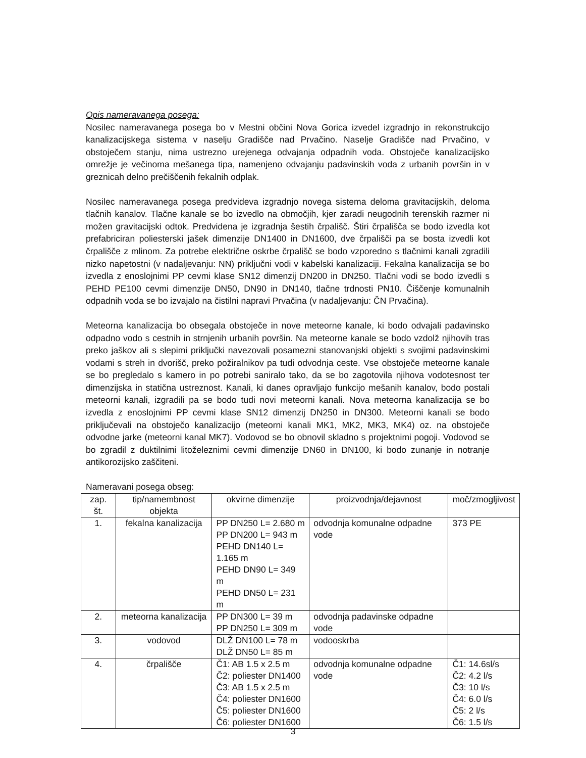Opis nameravanega posega:
Nosilec nameravanega posega bo v Mestni občini Nova Gorica izvedel izgradnjo in rekonstrukcijo kanalizacijskega sistema v naselju Gradišče nad Prvačino. Naselje Gradišče nad Prvačino, v obstoječem stanju, nima ustrezno urejenega odvajanja odpadnih voda. Obstoječe kanalizacijsko omrežje je večinoma mešanega tipa, namenjeno odvajanju padavinskih voda z urbanih površin in v greznicah delno prečiščenih fekalnih odplak.
Nosilec nameravanega posega predvideva izgradnjo novega sistema deloma gravitacijskih, deloma tlačnih kanalov. Tlačne kanale se bo izvedlo na območjih, kjer zaradi neugodnih terenskih razmer ni možen gravitacijski odtok. Predvidena je izgradnja šestih črpališč. Štiri črpališča se bodo izvedla kot prefabriciran poliesterski jašek dimenzije DN1400 in DN1600, dve črpališči pa se bosta izvedli kot črpališče z mlinom. Za potrebe električne oskrbe črpališč se bodo vzporedno s tlačnimi kanali zgradili nizko napetostni (v nadaljevanju: NN) priključni vodi v kabelski kanalizaciji. Fekalna kanalizacija se bo izvedla z enoslojnimi PP cevmi klase SN12 dimenzij DN200 in DN250. Tlačni vodi se bodo izvedli s PEHD PE100 cevmi dimenzije DN50, DN90 in DN140, tlačne trdnosti PN10. Čiščenje komunalnih odpadnih voda se bo izvajalo na čistilni napravi Prvačina (v nadaljevanju: ČN Prvačina).
Meteorna kanalizacija bo obsegala obstoječe in nove meteorne kanale, ki bodo odvajali padavinsko odpadno vodo s cestnih in strnjenih urbanih površin. Na meteorne kanale se bodo vzdolž njihovih tras preko jaškov ali s slepimi priključki navezovali posamezni stanovanjski objekti s svojimi padavinskimi vodami s streh in dvorišč, preko požiralnikov pa tudi odvodnja ceste. Vse obstoječe meteorne kanale se bo pregledalo s kamero in po potrebi saniralo tako, da se bo zagotovila njihova vodotesnost ter dimenzijska in statična ustreznost. Kanali, ki danes opravljajo funkcijo mešanih kanalov, bodo postali meteorni kanali, izgradili pa se bodo tudi novi meteorni kanali. Nova meteorna kanalizacija se bo izvedla z enoslojnimi PP cevmi klase SN12 dimenzij DN250 in DN300. Meteorni kanali se bodo priključevali na obstoječo kanalizacijo (meteorni kanali MK1, MK2, MK3, MK4) oz. na obstoječe odvodne jarke (meteorni kanal MK7). Vodovod se bo obnovil skladno s projektnimi pogoji. Vodovod se bo zgradil z duktilnimi litoželeznimi cevmi dimenzije DN60 in DN100, ki bodo zunanje in notranje antikorozijsko zaščiteni.
Nameravani posega obseg:
| zap. št. | tip/namembnost objekta | okvirne dimenzije | proizvodnja/dejavnost | moč/zmogljivost |
| 1. | fekalna kanalizacija | PP DN250 L= 2.680 m PP DN200 L= 943 m PEHD DN140 L= 1.165 m PEHD DN90 L= 349 m PEHD DN50 L= 231 m | odvodnja komunalne odpadne vode | 373 PE |
| 2. | meteorna kanalizacija | PP DN300 L= 39 m PP DN250 L= 309 m | odvodnja padavinske odpadne vode | |
| 3. | vodovod | DLŽ DN100 L= 78 m DLŽ DN50 L= 85 m | vodooskrba | |
| 4. | črpališče | Č1: AB 1.5 x 2.5 m Č2: poliester DN1400 Č3: AB 1.5 x 2.5 m Č4: poliester DN1600 Č5: poliester DN1600 Č6: poliester DN1600 | odvodnja komunalne odpadne vode | Č1: 14.6sl/s Č2: 4.2 l/s Č3: 10 l/s Č4: 6.0 l/s Č5: 2 l/s Č6: 1.5 l/s |
3